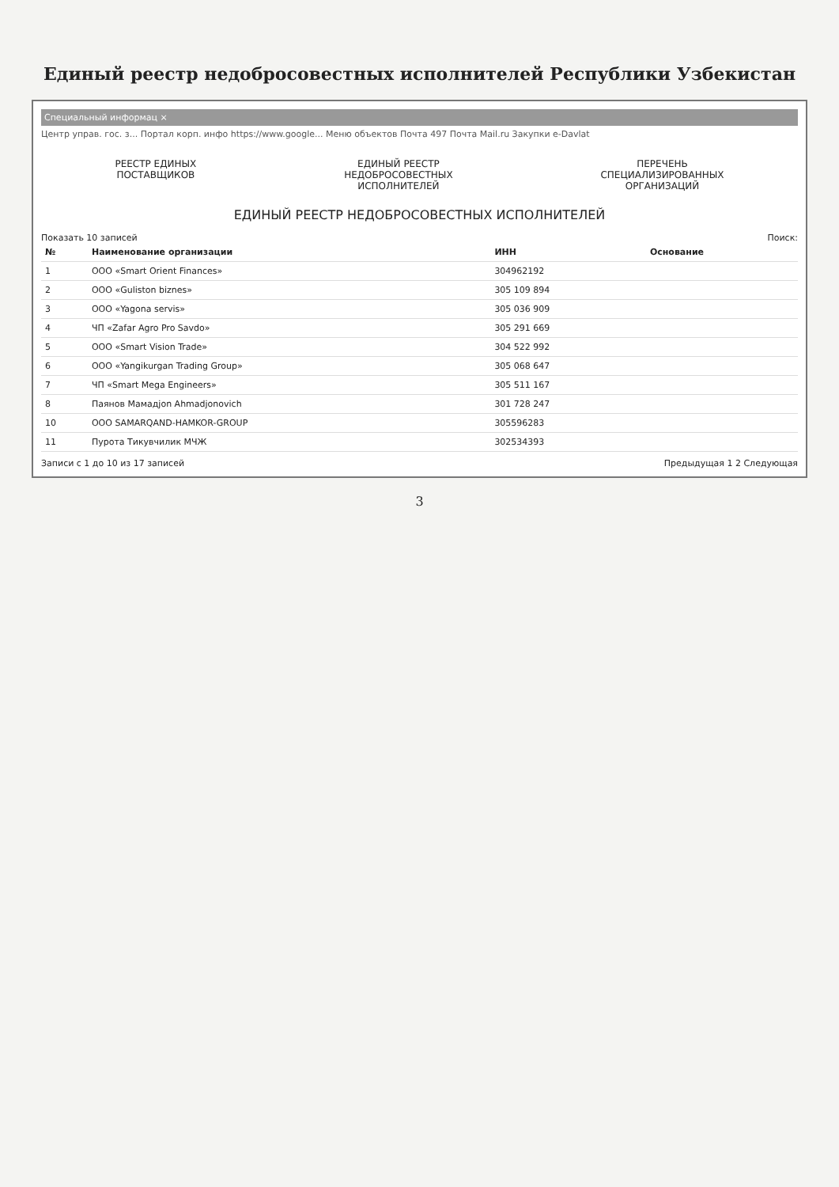Единый реестр недобросовестных исполнителей Республики Узбекистан
Специальный информац ×
Центр управ. гос. з... Портал корп. инфо https://www.google... Меню объектов Почта 497 Почта Mail.ru Закупки e-Davlat
РЕЕСТР ЕДИНЫХ
ПОСТАВЩИКОВ
ЕДИНЫЙ РЕЕСТР
НЕДОБРОСОВЕСТНЫХ
ИСПОЛНИТЕЛЕЙ
ПЕРЕЧЕНЬ
СПЕЦИАЛИЗИРОВАННЫХ
ОРГАНИЗАЦИЙ
ЕДИНЫЙ РЕЕСТР НЕДОБРОСОВЕСТНЫХ ИСПОЛНИТЕЛЕЙ
Показать 10 записей Поиск:
| № | Наименование организации | ИНН | Основание |
| --- | --- | --- | --- |
| 1 | ООО «Smart Orient Finances» | 304962192 | |
| 2 | ООО «Guliston biznes» | 305 109 894 | |
| 3 | ООО «Yagona servis» | 305 036 909 | |
| 4 | ЧП «Zafar Agro Pro Savdo» | 305 291 669 | |
| 5 | ООО «Smart Vision Trade» | 304 522 992 | |
| 6 | ООО «Yangikurgan Trading Group» | 305 068 647 | |
| 7 | ЧП «Smart Mega Engineers» | 305 511 167 | |
| 8 | Паянов Мамадjon Ahmadjonovich | 301 728 247 | |
| 10 | OOO SAMARQAND-HAMKOR-GROUP | 305596283 | |
| 11 | Пурота Тикувчилик МЧЖ | 302534393 | |
Записи с 1 до 10 из 17 записей Предыдущая 1 2 Следующая
3